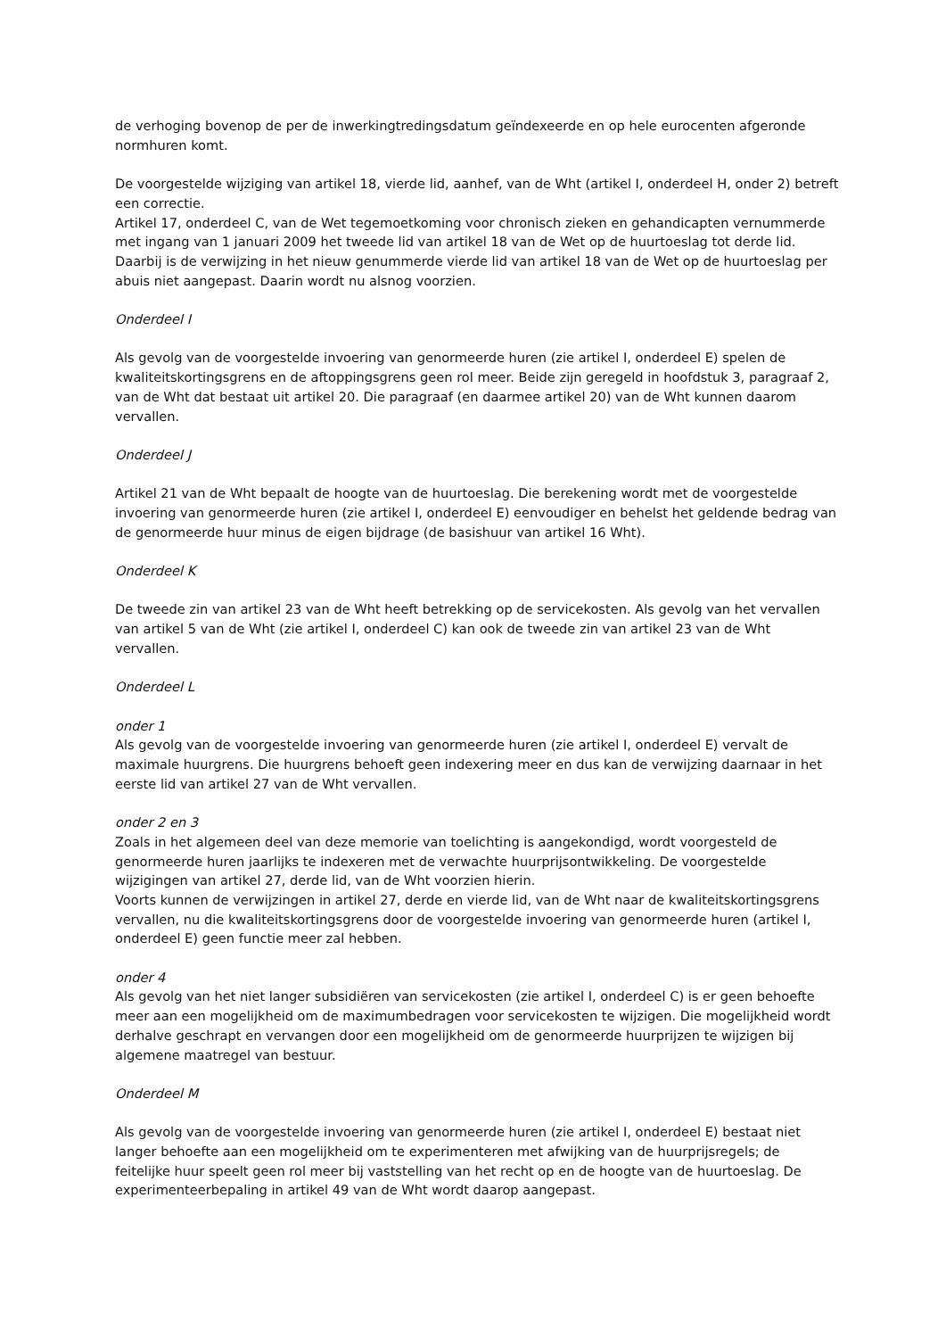de verhoging bovenop de per de inwerkingtredingsdatum geïndexeerde en op hele eurocenten afgeronde normhuren komt.
De voorgestelde wijziging van artikel 18, vierde lid, aanhef, van de Wht (artikel I, onderdeel H, onder 2) betreft een correctie.
Artikel 17, onderdeel C, van de Wet tegemoetkoming voor chronisch zieken en gehandicapten vernummerde met ingang van 1 januari 2009 het tweede lid van artikel 18 van de Wet op de huurtoeslag tot derde lid. Daarbij is de verwijzing in het nieuw genummerde vierde lid van artikel 18 van de Wet op de huurtoeslag per abuis niet aangepast. Daarin wordt nu alsnog voorzien.
Onderdeel I
Als gevolg van de voorgestelde invoering van genormeerde huren (zie artikel I, onderdeel E) spelen de kwaliteitskortingsgrens en de aftoppingsgrens geen rol meer. Beide zijn geregeld in hoofdstuk 3, paragraaf 2, van de Wht dat bestaat uit artikel 20. Die paragraaf (en daarmee artikel 20) van de Wht kunnen daarom vervallen.
Onderdeel J
Artikel 21 van de Wht bepaalt de hoogte van de huurtoeslag. Die berekening wordt met de voorgestelde invoering van genormeerde huren (zie artikel I, onderdeel E) eenvoudiger en behelst het geldende bedrag van de genormeerde huur minus de eigen bijdrage (de basishuur van artikel 16 Wht).
Onderdeel K
De tweede zin van artikel 23 van de Wht heeft betrekking op de servicekosten. Als gevolg van het vervallen van artikel 5 van de Wht (zie artikel I, onderdeel C) kan ook de tweede zin van artikel 23 van de Wht vervallen.
Onderdeel L
onder 1
Als gevolg van de voorgestelde invoering van genormeerde huren (zie artikel I, onderdeel E) vervalt de maximale huurgrens. Die huurgrens behoeft geen indexering meer en dus kan de verwijzing daarnaar in het eerste lid van artikel 27 van de Wht vervallen.
onder 2 en 3
Zoals in het algemeen deel van deze memorie van toelichting is aangekondigd, wordt voorgesteld de genormeerde huren jaarlijks te indexeren met de verwachte huurprijsontwikkeling. De voorgestelde wijzigingen van artikel 27, derde lid, van de Wht voorzien hierin.
Voorts kunnen de verwijzingen in artikel 27, derde en vierde lid, van de Wht naar de kwaliteitskortingsgrens vervallen, nu die kwaliteitskortingsgrens door de voorgestelde invoering van genormeerde huren (artikel I, onderdeel E) geen functie meer zal hebben.
onder 4
Als gevolg van het niet langer subsidiëren van servicekosten (zie artikel I, onderdeel C) is er geen behoefte meer aan een mogelijkheid om de maximumbedragen voor servicekosten te wijzigen. Die mogelijkheid wordt derhalve geschrapt en vervangen door een mogelijkheid om de genormeerde huurprijzen te wijzigen bij algemene maatregel van bestuur.
Onderdeel M
Als gevolg van de voorgestelde invoering van genormeerde huren (zie artikel I, onderdeel E) bestaat niet langer behoefte aan een mogelijkheid om te experimenteren met afwijking van de huurprijsregels; de feitelijke huur speelt geen rol meer bij vaststelling van het recht op en de hoogte van de huurtoeslag. De experimenteerbepaling in artikel 49 van de Wht wordt daarop aangepast.